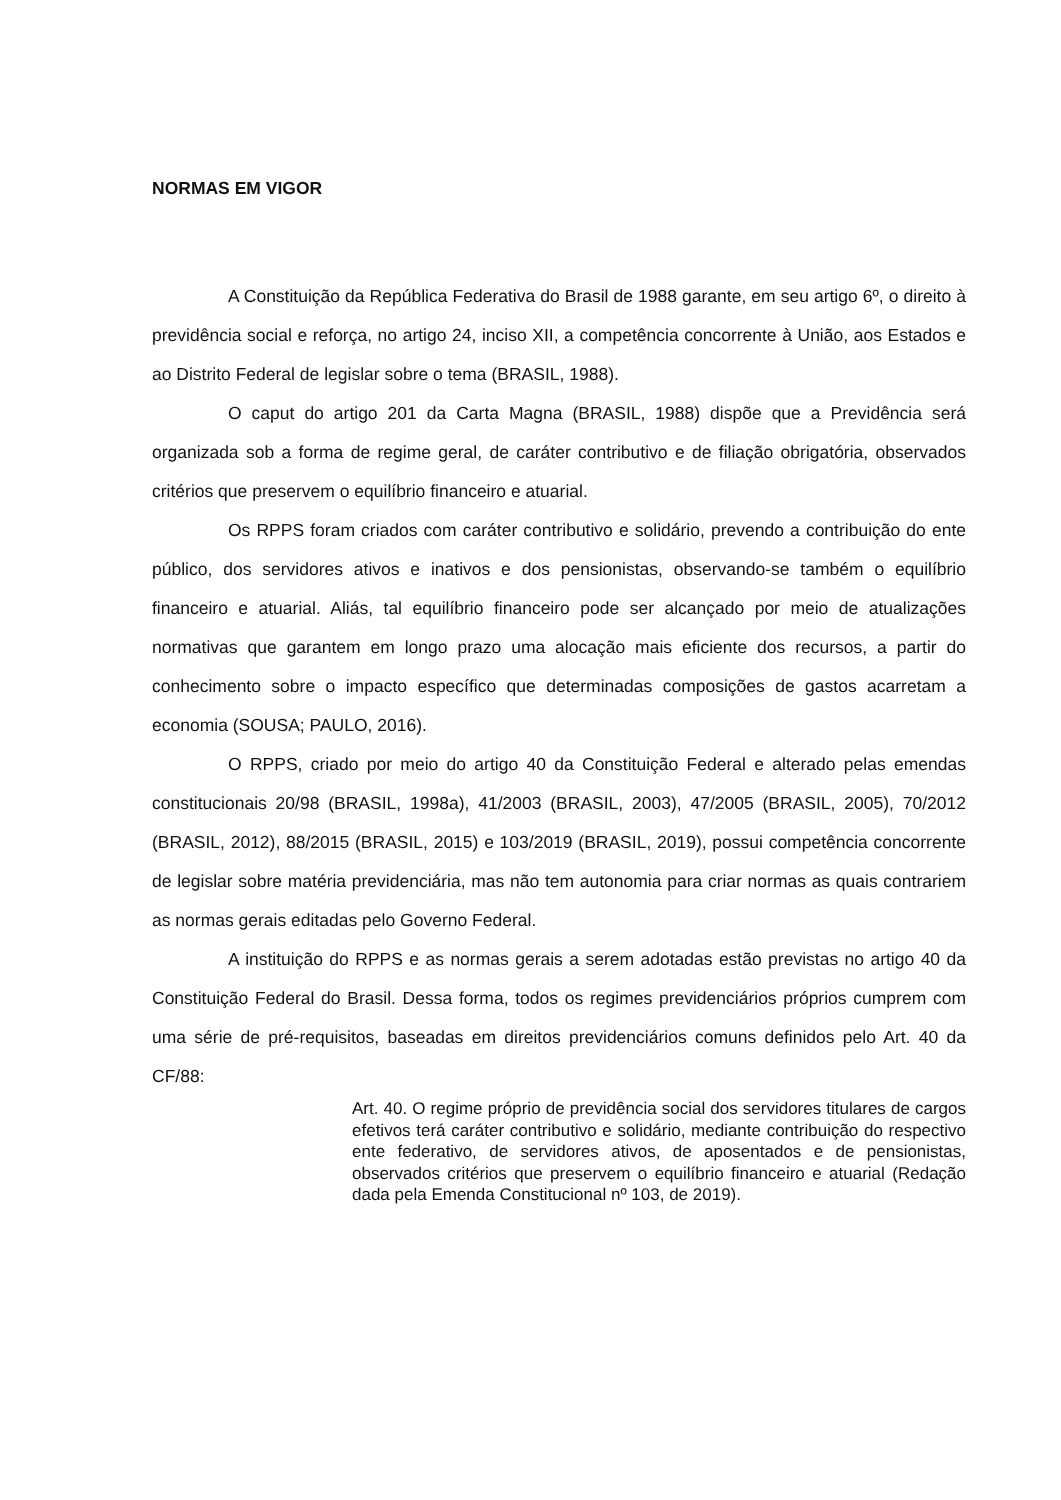NORMAS EM VIGOR
A Constituição da República Federativa do Brasil de 1988 garante, em seu artigo 6º, o direito à previdência social e reforça, no artigo 24, inciso XII, a competência concorrente à União, aos Estados e ao Distrito Federal de legislar sobre o tema (BRASIL, 1988).
O caput do artigo 201 da Carta Magna (BRASIL, 1988) dispõe que a Previdência será organizada sob a forma de regime geral, de caráter contributivo e de filiação obrigatória, observados critérios que preservem o equilíbrio financeiro e atuarial.
Os RPPS foram criados com caráter contributivo e solidário, prevendo a contribuição do ente público, dos servidores ativos e inativos e dos pensionistas, observando-se também o equilíbrio financeiro e atuarial. Aliás, tal equilíbrio financeiro pode ser alcançado por meio de atualizações normativas que garantem em longo prazo uma alocação mais eficiente dos recursos, a partir do conhecimento sobre o impacto específico que determinadas composições de gastos acarretam a economia (SOUSA; PAULO, 2016).
O RPPS, criado por meio do artigo 40 da Constituição Federal e alterado pelas emendas constitucionais 20/98 (BRASIL, 1998a), 41/2003 (BRASIL, 2003), 47/2005 (BRASIL, 2005), 70/2012 (BRASIL, 2012), 88/2015 (BRASIL, 2015) e 103/2019 (BRASIL, 2019), possui competência concorrente de legislar sobre matéria previdenciária, mas não tem autonomia para criar normas as quais contrariem as normas gerais editadas pelo Governo Federal.
A instituição do RPPS e as normas gerais a serem adotadas estão previstas no artigo 40 da Constituição Federal do Brasil. Dessa forma, todos os regimes previdenciários próprios cumprem com uma série de pré-requisitos, baseadas em direitos previdenciários comuns definidos pelo Art. 40 da CF/88:
Art. 40. O regime próprio de previdência social dos servidores titulares de cargos efetivos terá caráter contributivo e solidário, mediante contribuição do respectivo ente federativo, de servidores ativos, de aposentados e de pensionistas, observados critérios que preservem o equilíbrio financeiro e atuarial (Redação dada pela Emenda Constitucional nº 103, de 2019).